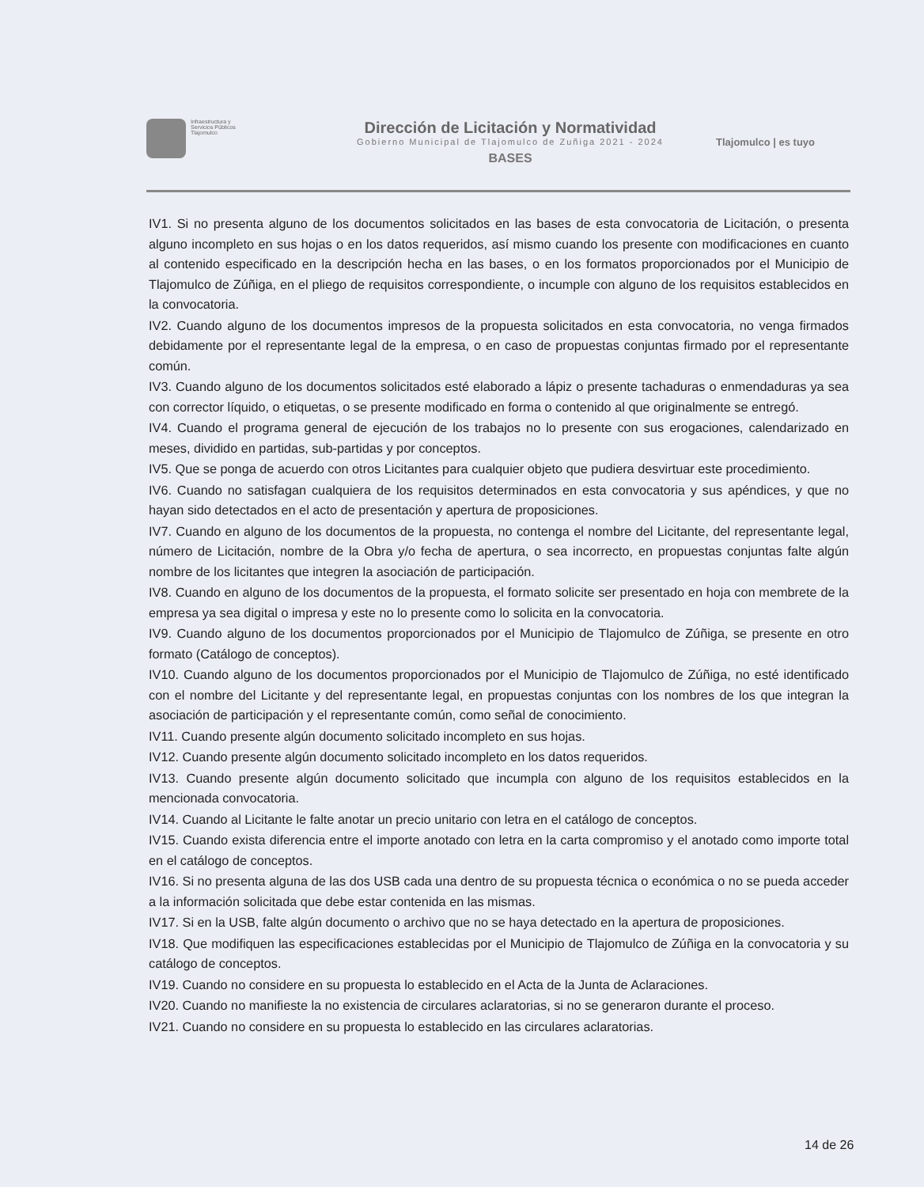Infraestructura y
Servicios Públicos
Tlajomulco
Dirección de Licitación y Normatividad
Gobierno Municipal de Tlajomulco de Zuñiga 2021 - 2024
BASES
Tlajomulco | es tuyo
IV1. Si no presenta alguno de los documentos solicitados en las bases de esta convocatoria de Licitación, o presenta alguno incompleto en sus hojas o en los datos requeridos, así mismo cuando los presente con modificaciones en cuanto al contenido especificado en la descripción hecha en las bases, o en los formatos proporcionados por el Municipio de Tlajomulco de Zúñiga, en el pliego de requisitos correspondiente, o incumple con alguno de los requisitos establecidos en la convocatoria.
IV2. Cuando alguno de los documentos impresos de la propuesta solicitados en esta convocatoria, no venga firmados debidamente por el representante legal de la empresa, o en caso de propuestas conjuntas firmado por el representante común.
IV3. Cuando alguno de los documentos solicitados esté elaborado a lápiz o presente tachaduras o enmendaduras ya sea con corrector líquido, o etiquetas, o se presente modificado en forma o contenido al que originalmente se entregó.
IV4. Cuando el programa general de ejecución de los trabajos no lo presente con sus erogaciones, calendarizado en meses, dividido en partidas, sub-partidas y por conceptos.
IV5. Que se ponga de acuerdo con otros Licitantes para cualquier objeto que pudiera desvirtuar este procedimiento.
IV6. Cuando no satisfagan cualquiera de los requisitos determinados en esta convocatoria y sus apéndices, y que no hayan sido detectados en el acto de presentación y apertura de proposiciones.
IV7. Cuando en alguno de los documentos de la propuesta, no contenga el nombre del Licitante, del representante legal, número de Licitación, nombre de la Obra y/o fecha de apertura, o sea incorrecto, en propuestas conjuntas falte algún nombre de los licitantes que integren la asociación de participación.
IV8. Cuando en alguno de los documentos de la propuesta, el formato solicite ser presentado en hoja con membrete de la empresa ya sea digital o impresa y este no lo presente como lo solicita en la convocatoria.
IV9. Cuando alguno de los documentos proporcionados por el Municipio de Tlajomulco de Zúñiga, se presente en otro formato (Catálogo de conceptos).
IV10. Cuando alguno de los documentos proporcionados por el Municipio de Tlajomulco de Zúñiga, no esté identificado con el nombre del Licitante y del representante legal, en propuestas conjuntas con los nombres de los que integran la asociación de participación y el representante común, como señal de conocimiento.
IV11. Cuando presente algún documento solicitado incompleto en sus hojas.
IV12. Cuando presente algún documento solicitado incompleto en los datos requeridos.
IV13. Cuando presente algún documento solicitado que incumpla con alguno de los requisitos establecidos en la mencionada convocatoria.
IV14. Cuando al Licitante le falte anotar un precio unitario con letra en el catálogo de conceptos.
IV15. Cuando exista diferencia entre el importe anotado con letra en la carta compromiso y el anotado como importe total en el catálogo de conceptos.
IV16. Si no presenta alguna de las dos USB cada una dentro de su propuesta técnica o económica o no se pueda acceder a la información solicitada que debe estar contenida en las mismas.
IV17. Si en la USB, falte algún documento o archivo que no se haya detectado en la apertura de proposiciones.
IV18. Que modifiquen las especificaciones establecidas por el Municipio de Tlajomulco de Zúñiga en la convocatoria y su catálogo de conceptos.
IV19. Cuando no considere en su propuesta lo establecido en el Acta de la Junta de Aclaraciones.
IV20. Cuando no manifieste la no existencia de circulares aclaratorias, si no se generaron durante el proceso.
IV21. Cuando no considere en su propuesta lo establecido en las circulares aclaratorias.
14 de 26